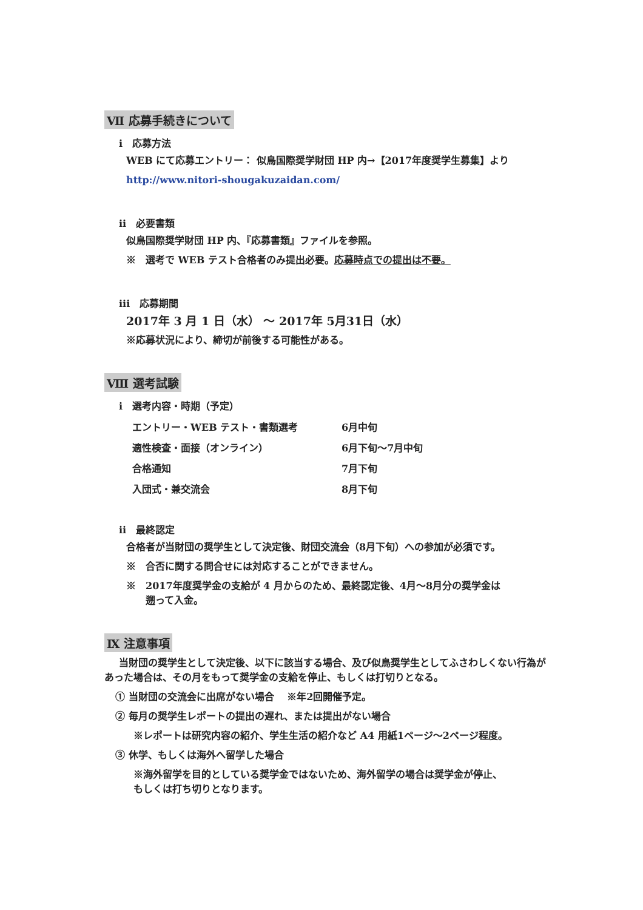Ⅶ 応募手続きについて
i　応募方法
WEB にて応募エントリー： 似鳥国際奨学財団 HP 内→【2017年度奨学生募集】より
http://www.nitori-shougakuzaidan.com/
ii　必要書類
似鳥国際奨学財団 HP 内、『応募書類』ファイルを参照。
※　選考で WEB テスト合格者のみ提出必要。応募時点での提出は不要。
iii　応募期間
2017年 3 月 1 日（水） ～ 2017年 5月31日（水）
※応募状況により、締切が前後する可能性がある。
Ⅷ 選考試験
i　選考内容・時期（予定）
| エントリー・WEB テスト・書類選考 | 6月中旬 |
| 適性検査・面接（オンライン） | 6月下旬～7月中旬 |
| 合格通知 | 7月下旬 |
| 入団式・兼交流会 | 8月下旬 |
ii　最終認定
合格者が当財団の奨学生として決定後、財団交流会（8月下旬）への参加が必須です。
※　合否に関する問合せには対応することができません。
※　2017年度奨学金の支給が 4 月からのため、最終認定後、4月～8月分の奨学金は
　　遡って入金。
Ⅸ 注意事項
当財団の奨学生として決定後、以下に該当する場合、及び似鳥奨学生としてふさわしくない行為があった場合は、その月をもって奨学金の支給を停止、もしくは打切りとなる。
① 当財団の交流会に出席がない場合　 ※年2回開催予定。
② 毎月の奨学生レポートの提出の遅れ、または提出がない場合
※レポートは研究内容の紹介、学生生活の紹介など A4 用紙1ページ～2ページ程度。
③ 休学、もしくは海外へ留学した場合
※海外留学を目的としている奨学金ではないため、海外留学の場合は奨学金が停止、
もしくは打ち切りとなります。